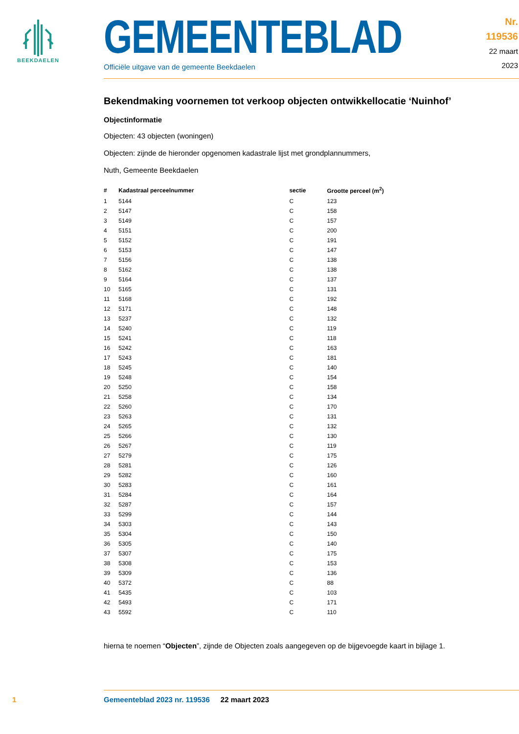BEEKDAELEN
GEMEENTEBLAD
Officiële uitgave van de gemeente Beekdaelen
Nr. 119536
22 maart
2023
Bekendmaking voornemen tot verkoop objecten ontwikkellocatie ‘Nuinhof’
Objectinformatie
Objecten: 43 objecten (woningen)
Objecten: zijnde de hieronder opgenomen kadastrale lijst met grondplannummers,
Nuth, Gemeente Beekdaelen
| # | Kadastraal perceelnummer | sectie | Grootte perceel (m<sup>2</sup>) |
| --- | --- | --- | --- |
| 1 | 5144 | C | 123 |
| 2 | 5147 | C | 158 |
| 3 | 5149 | C | 157 |
| 4 | 5151 | C | 200 |
| 5 | 5152 | C | 191 |
| 6 | 5153 | C | 147 |
| 7 | 5156 | C | 138 |
| 8 | 5162 | C | 138 |
| 9 | 5164 | C | 137 |
| 10 | 5165 | C | 131 |
| 11 | 5168 | C | 192 |
| 12 | 5171 | C | 148 |
| 13 | 5237 | C | 132 |
| 14 | 5240 | C | 119 |
| 15 | 5241 | C | 118 |
| 16 | 5242 | C | 163 |
| 17 | 5243 | C | 181 |
| 18 | 5245 | C | 140 |
| 19 | 5248 | C | 154 |
| 20 | 5250 | C | 158 |
| 21 | 5258 | C | 134 |
| 22 | 5260 | C | 170 |
| 23 | 5263 | C | 131 |
| 24 | 5265 | C | 132 |
| 25 | 5266 | C | 130 |
| 26 | 5267 | C | 119 |
| 27 | 5279 | C | 175 |
| 28 | 5281 | C | 126 |
| 29 | 5282 | C | 160 |
| 30 | 5283 | C | 161 |
| 31 | 5284 | C | 164 |
| 32 | 5287 | C | 157 |
| 33 | 5299 | C | 144 |
| 34 | 5303 | C | 143 |
| 35 | 5304 | C | 150 |
| 36 | 5305 | C | 140 |
| 37 | 5307 | C | 175 |
| 38 | 5308 | C | 153 |
| 39 | 5309 | C | 136 |
| 40 | 5372 | C | 88 |
| 41 | 5435 | C | 103 |
| 42 | 5493 | C | 171 |
| 43 | 5592 | C | 110 |
hierna te noemen “Objecten”, zijnde de Objecten zoals aangegeven op de bijgevoegde kaart in bijlage 1.
1 Gemeenteblad 2023 nr. 119536 22 maart 2023